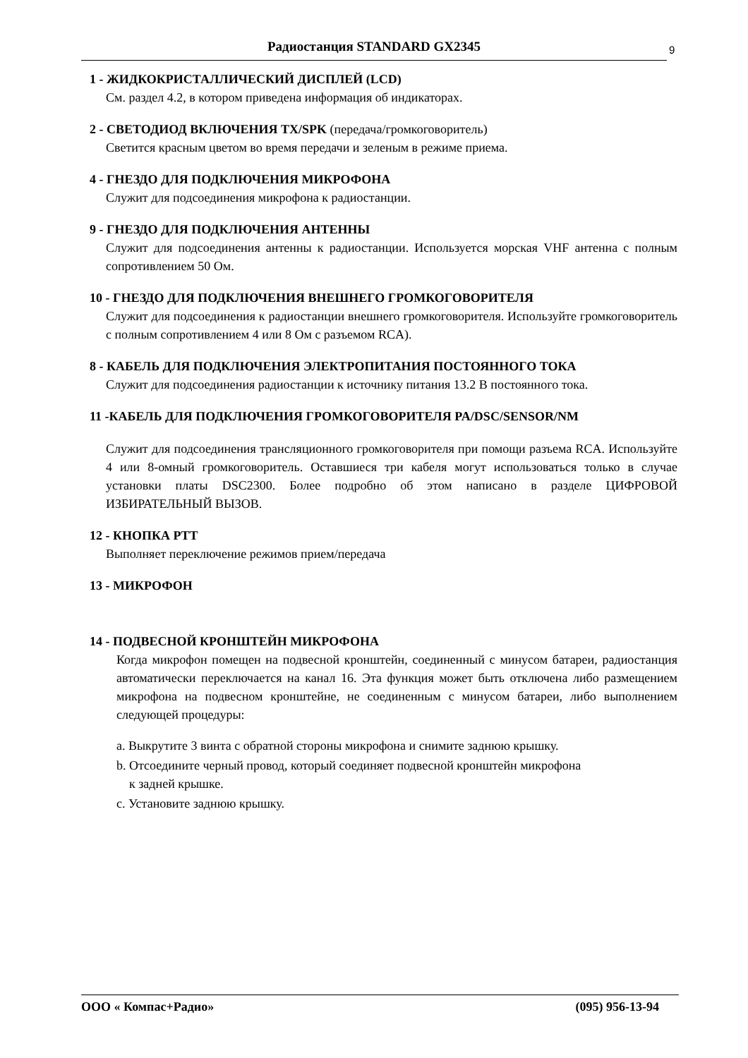Радиостанция STANDARD GX2345 9
1 - ЖИДКОКРИСТАЛЛИЧЕСКИЙ ДИСПЛЕЙ (LCD)
См. раздел 4.2, в котором приведена информация об индикаторах.
2 - СВЕТОДИОД ВКЛЮЧЕНИЯ TX/SPK (передача/громкоговоритель)
Светится красным цветом во время передачи и зеленым в режиме приема.
4 - ГНЕЗДО ДЛЯ ПОДКЛЮЧЕНИЯ МИКРОФОНА
Служит для подсоединения микрофона к радиостанции.
9 - ГНЕЗДО ДЛЯ ПОДКЛЮЧЕНИЯ АНТЕННЫ
Служит для подсоединения антенны к радиостанции. Используется морская VHF антенна с полным сопротивлением 50 Ом.
10 - ГНЕЗДО ДЛЯ ПОДКЛЮЧЕНИЯ ВНЕШНЕГО ГРОМКОГОВОРИТЕЛЯ
Служит для подсоединения к радиостанции внешнего громкоговорителя. Используйте громкоговоритель с полным сопротивлением 4 или 8 Ом с разъемом RCA).
8 - КАБЕЛЬ ДЛЯ ПОДКЛЮЧЕНИЯ ЭЛЕКТРОПИТАНИЯ ПОСТОЯННОГО ТОКА
Служит для подсоединения радиостанции к источнику питания 13.2 В постоянного тока.
11 -КАБЕЛЬ ДЛЯ ПОДКЛЮЧЕНИЯ ГРОМКОГОВОРИТЕЛЯ PA/DSC/SENSOR/NM
Служит для подсоединения трансляционного громкоговорителя при помощи разъема RCA. Используйте 4 или 8-омный громкоговоритель. Оставшиеся три кабеля могут использоваться только в случае установки платы DSC2300. Более подробно об этом написано в разделе ЦИФРОВОЙ ИЗБИРАТЕЛЬНЫЙ ВЫЗОВ.
12 - КНОПКА PTT
Выполняет переключение режимов прием/передача
13 - МИКРОФОН
14 - ПОДВЕСНОЙ КРОНШТЕЙН МИКРОФОНА
Когда микрофон помещен на подвесной кронштейн, соединенный с минусом батареи, радиостанция автоматически переключается на канал 16. Эта функция может быть отключена либо размещением микрофона на подвесном кронштейне, не соединенным с минусом батареи, либо выполнением следующей процедуры:
a. Выкрутите 3 винта с обратной стороны микрофона и снимите заднюю крышку.
b. Отсоедините черный провод, который соединяет подвесной кронштейн микрофона
к задней крышке.
c. Установите заднюю крышку.
ООО « Компас+Радио» (095) 956-13-94